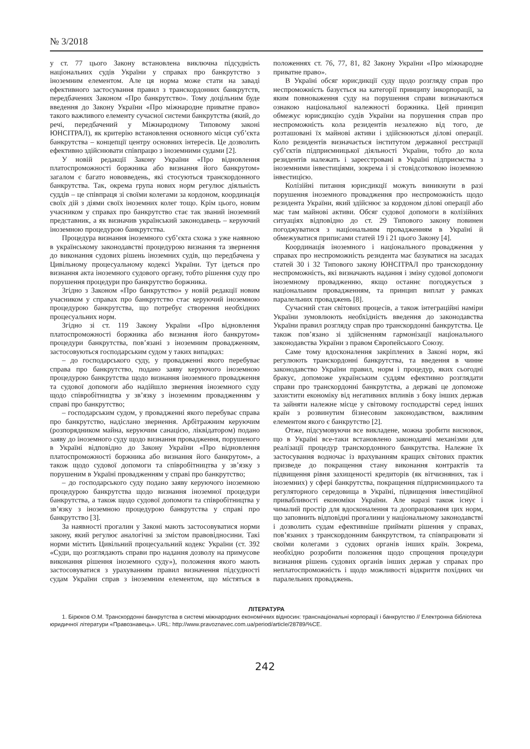№ 3/2018
у ст. 77 цього Закону встановлена виключна підсудність національних судів України у справах про банкрутство з іноземним елементом. Але ця норма може стати на заваді ефективного застосування правил з транскордонних банкрутств, передбачених Законом «Про банкрутство». Тому доцільним буде введення до Закону України «Про міжнародне приватне право» такого важливого елементу сучасної системи банкрутства (який, до речі, передбачений у Міжнародному Типовому законі ЮНСІТРАЛ), як критерію встановлення основного місця суб’єкта банкрутства – концепції центру основних інтересів. Це дозволить ефективно здійснювати співпрацю з іноземними судами [2].
У новій редакції Закону України «Про відновлення платоспроможності боржника або визнання його банкрутом» загалом є багато нововведень, які стосуються транскордонного банкрутства. Так, окрема група нових норм регулює діяльність суддів – це співпраця зі своїми колегами за кордоном, координація своїх дій з діями своїх іноземних колег тощо. Крім цього, новим учасником у справах про банкрутство стає так званий іноземний представник, а як визначив український законодавець – керуючий іноземною процедурою банкрутства.
Процедура визнання іноземного суб’єкта схожа з уже наявною в українському законодавстві процедурою визнання та звернення до виконання судових рішень іноземних судів, що передбачена у Цивільному процесуальному кодексі України. Тут ідеться про визнання акта іноземного судового органу, тобто рішення суду про порушення процедури про банкрутство боржника.
Згідно з Законом «Про банкрутство» у новій редакції новим учасником у справах про банкрутство стає керуючий іноземною процедурою банкрутства, що потребує створення необхідних процесуальних норм.
Згідно зі ст. 119 Закону України «Про відновлення платоспроможності боржника або визнання його банкрутом» процедури банкрутства, пов’язані з іноземним провадженням, застосовуються господарським судом у таких випадках:
– до господарського суду, у провадженні якого перебуває справа про банкрутство, подано заяву керуючого іноземною процедурою банкрутства щодо визнання іноземного провадження та судової допомоги або надійшло звернення іноземного суду щодо співробітництва у зв’язку з іноземним провадженням у справі про банкрутство;
– господарським судом, у провадженні якого перебуває справа про банкрутство, надіслано звернення. Арбітражним керуючим (розпорядником майна, керуючим санацією, ліквідатором) подано заяву до іноземного суду щодо визнання провадження, порушеного в Україні відповідно до Закону України «Про відновлення платоспроможності боржника або визнання його банкрутом», а також щодо судової допомоги та співробітництва у зв’язку з порушеним в Україні провадженням у справі про банкрутство;
– до господарського суду подано заяву керуючого іноземною процедурою банкрутства щодо визнання іноземної процедури банкрутства, а також щодо судової допомоги та співробітництва у зв’язку з іноземною процедурою банкрутства у справі про банкрутство [3].
За наявності прогалин у Законі мають застосовуватися норми закону, який регулює аналогічні за змістом правовідносини. Такі норми містить Цивільний процесуальний кодекс України (ст. 392 «Суди, що розглядають справи про надання дозволу на примусове виконання рішення іноземного суду»), положення якого мають застосовуватися з урахуванням правил визначення підсудності судам України справ з іноземним елементом, що містяться в положеннях ст. 76, 77, 81, 82 Закону України «Про міжнародне приватне право».
В Україні обсяг юрисдикції суду щодо розгляду справ про неспроможність базується на категорії принципу інкорпорації, за яким повноваження суду на порушення справи визначаються ознакою національної належності боржника. Цей принцип обмежує юрисдикцію судів України на порушення справ про неспроможність кола резидентів незалежно від того, де розташовані їх майнові активи і здійснюються ділові операції. Коло резидентів визначається інститутом державної реєстрації суб’єктів підприємницької діяльності України, тобто до кола резидентів належать і зареєстровані в Україні підприємства з іноземними інвестиціями, зокрема і зі стовідсотковою іноземною інвестицією.
Колізійні питання юрисдикції можуть виникнути в разі порушення іноземного провадження про неспроможність щодо резидента України, який здійснює за кордоном ділові операції або має там майнові активи. Обсяг судової допомоги в колізійних ситуаціях відповідно до ст. 29 Типового закону повинен погоджуватися з національним провадженням в Україні й обмежуватися приписами статей 19 і 21 цього Закону [4].
Координація іноземного і національного провадження у справах про неспроможність резидента має базуватися на засадах статей 30 і 32 Типового закону ЮНСІТРАЛ про транскордонну неспроможність, які визначають надання і зміну судової допомоги іноземному провадженню, якщо останнє погоджується з національним провадженням, та принцип виплат у рамках паралельних проваджень [8].
Сучасний стан світових процесів, а також інтеграційні наміри України зумовлюють необхідність введення до законодавства України правил розгляду справ про транскордонні банкрутства. Це також пов’язано зі здійсненням гармонізації національного законодавства України з правом Європейського Союзу.
Саме тому вдосконалення закріплених в Законі норм, які регулюють транскордонні банкрутства, та введення в чинне законодавство України правил, норм і процедур, яких сьогодні бракує, допоможе українським суддям ефективно розглядати справи про транскордонні банкрутства, а державі це допоможе захистити економіку від негативних впливів з боку інших держав та зайняти належне місце у світовому господарстві серед інших країн з розвинутим бізнесовим законодавством, важливим елементом якого є банкрутство [2].
Отже, підсумовуючи все викладене, можна зробити висновок, що в Україні все-таки встановлено законодавчі механізми для реалізації процедур транскордонного банкрутства. Належне їх застосування водночас із врахуванням кращих світових практик призведе до покращення стану виконання контрактів та підвищення рівня захищеності кредиторів (як вітчизняних, так і іноземних) у сфері банкрутства, покращення підприємницького та регуляторного середовища в Україні, підвищення інвестиційної привабливості економіки України. Але наразі також існує і чималий простір для вдосконалення та доопрацювання цих норм, що заповнить відповідні прогалини у національному законодавстві і дозволить судам ефективніше приймати рішення у справах, пов’язаних з транскордонним банкрутством, та співпрацювати зі своїми колегами з судових органів інших країн. Зокрема, необхідно розробити положення щодо спрощення процедури визнання рішень судових органів інших держав у справах про неплатоспроможність і щодо можливості відкриття похідних чи паралельних проваджень.
ЛІТЕРАТУРА
1. Бірюков О.М. Транскордонні банкрутства в системі міжнародних економічних відносин: транснаціональні корпорації і банкрутство // Електронна бібліотека юридичної літератури «Правознавець». URL: http://www.pravoznavec.com.ua/period/article/28789/%CE.
242